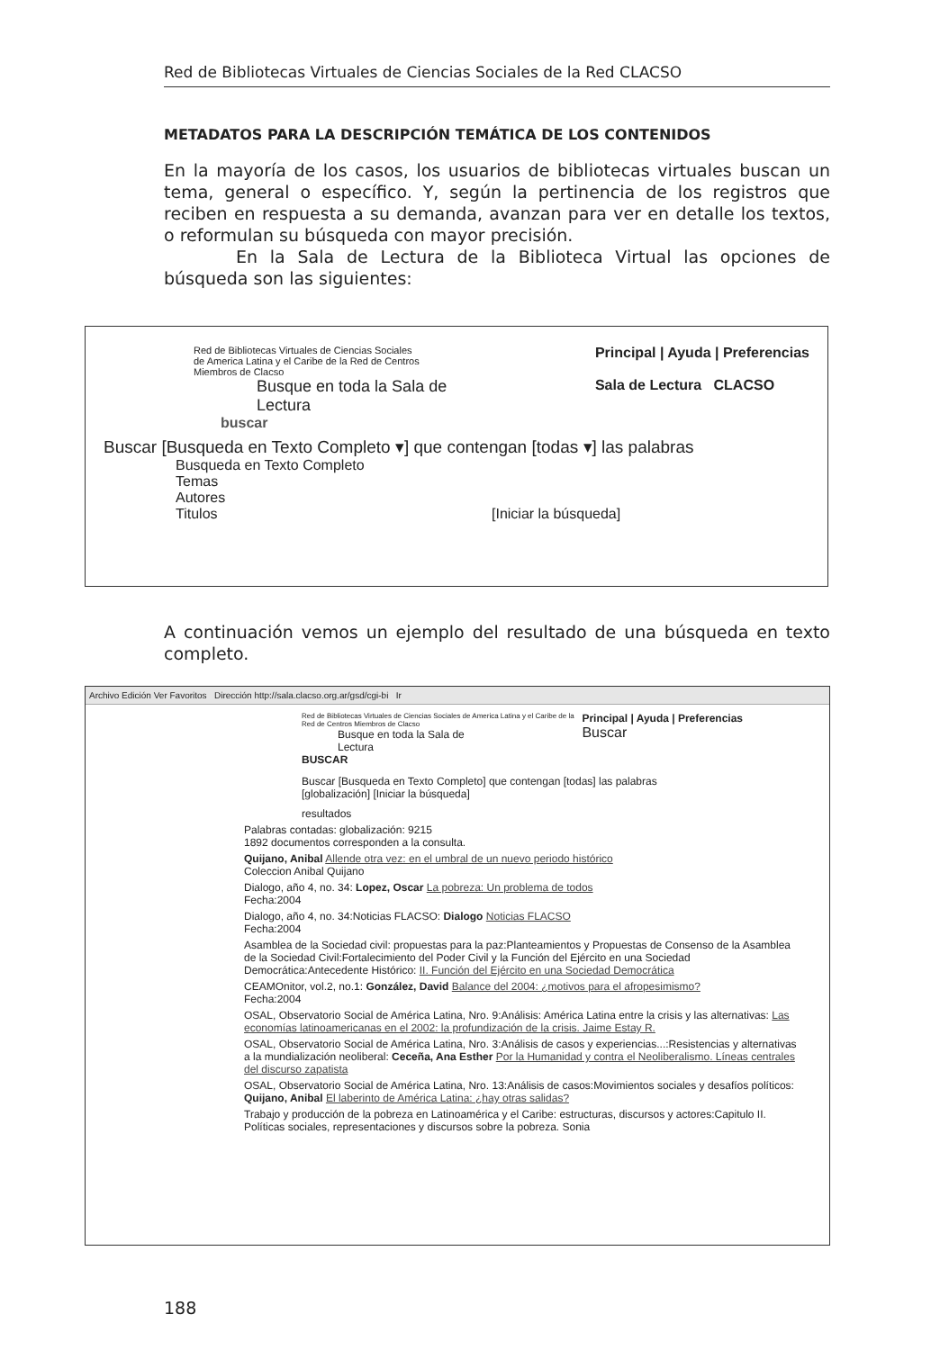Red de Bibliotecas Virtuales de Ciencias Sociales de la Red CLACSO
METADATOS PARA LA DESCRIPCIÓN TEMÁTICA DE LOS CONTENIDOS
En la mayoría de los casos, los usuarios de bibliotecas virtuales buscan un tema, general o específico. Y, según la pertinencia de los registros que reciben en respuesta a su demanda, avanzan para ver en detalle los textos, o reformulan su búsqueda con mayor precisión.
En la Sala de Lectura de la Biblioteca Virtual las opciones de búsqueda son las siguientes:
Principal | Ayuda | Preferencias
Sala de Lectura CLACSO
Red de Bibliotecas Virtuales de Ciencias Sociales
de America Latina y el Caribe de la Red de Centros
Miembros de Clacso
Busque en toda la Sala de
Lectura
buscar
Buscar [Busqueda en Texto Completo ▾] que contengan [todas ▾] las palabras
Busqueda en Texto Completo
Temas
Autores
Titulos [Iniciar la búsqueda]
A continuación vemos un ejemplo del resultado de una búsqueda en texto completo.
Archivo Edición Ver Favoritos Dirección http://sala.clacso.org.ar/gsd/cgi-bi Ir
Principal | Ayuda | Preferencias
Buscar
Red de Bibliotecas Virtuales de Ciencias Sociales de America Latina y el Caribe de la Red de Centros Miembros de Clacso
Busque en toda la Sala de
Lectura
BUSCAR
Buscar [Busqueda en Texto Completo] que contengan [todas] las palabras
[globalización] [Iniciar la búsqueda]
resultados
Palabras contadas: globalización: 9215
1892 documentos corresponden a la consulta.
Quijano, Anibal Allende otra vez: en el umbral de un nuevo periodo histórico
Coleccion Anibal Quijano
Dialogo, año 4, no. 34: Lopez, Oscar La pobreza: Un problema de todos
Fecha:2004
Dialogo, año 4, no. 34:Noticias FLACSO: Dialogo Noticias FLACSO
Fecha:2004
Asamblea de la Sociedad civil: propuestas para la paz:Planteamientos y Propuestas de Consenso de la Asamblea de la Sociedad Civil:Fortalecimiento del Poder Civil y la Función del Ejército en una Sociedad Democrática:Antecedente Histórico: II. Función del Ejército en una Sociedad Democrática
CEAMOnitor, vol.2, no.1: González, David Balance del 2004: ¿motivos para el afropesimismo?
Fecha:2004
OSAL, Observatorio Social de América Latina, Nro. 9:Análisis: América Latina entre la crisis y las alternativas: Las economías latinoamericanas en el 2002: la profundización de la crisis. Jaime Estay R.
OSAL, Observatorio Social de América Latina, Nro. 3:Análisis de casos y experiencias...:Resistencias y alternativas a la mundialización neoliberal: Ceceña, Ana Esther Por la Humanidad y contra el Neoliberalismo. Líneas centrales del discurso zapatista
OSAL, Observatorio Social de América Latina, Nro. 13:Análisis de casos:Movimientos sociales y desafíos políticos: Quijano, Anibal El laberinto de América Latina: ¿hay otras salidas?
Trabajo y producción de la pobreza en Latinoamérica y el Caribe: estructuras, discursos y actores:Capitulo II. Políticas sociales, representaciones y discursos sobre la pobreza. Sonia
188